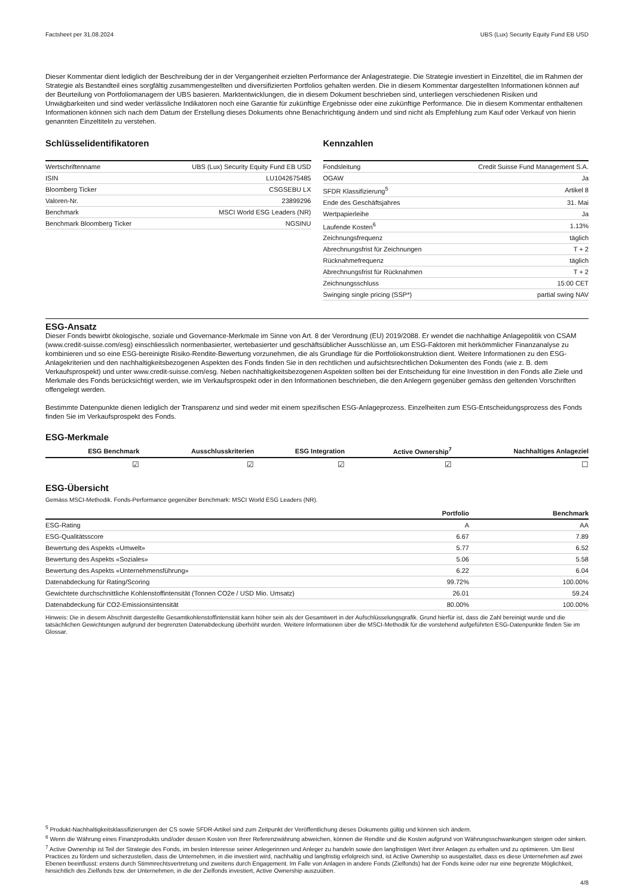Factsheet per 31.08.2024 UBS (Lux) Security Equity Fund EB USD
Dieser Kommentar dient lediglich der Beschreibung der in der Vergangenheit erzielten Performance der Anlagestrategie. Die Strategie investiert in Einzeltitel, die im Rahmen der Strategie als Bestandteil eines sorgfältig zusammengestellten und diversifizierten Portfolios gehalten werden. Die in diesem Kommentar dargestellten Informationen können auf der Beurteilung von Portfoliomanagern der UBS basieren. Marktentwicklungen, die in diesem Dokument beschrieben sind, unterliegen verschiedenen Risiken und Unwägbarkeiten und sind weder verlässliche Indikatoren noch eine Garantie für zukünftige Ergebnisse oder eine zukünftige Performance. Die in diesem Kommentar enthaltenen Informationen können sich nach dem Datum der Erstellung dieses Dokuments ohne Benachrichtigung ändern und sind nicht als Empfehlung zum Kauf oder Verkauf von hierin genannten Einzeltiteln zu verstehen.
Schlüsselidentifikatoren
| Wertschriftenname | UBS (Lux) Security Equity Fund EB USD |
| ISIN | LU1042675485 |
| Bloomberg Ticker | CSGSEBU LX |
| Valoren-Nr. | 23899296 |
| Benchmark | MSCI World ESG Leaders (NR) |
| Benchmark Bloomberg Ticker | NGSINU |
Kennzahlen
| Fondsleitung | Credit Suisse Fund Management S.A. |
| OGAW | Ja |
| SFDR Klassifizierung<sup>5</sup> | Artikel 8 |
| Ende des Geschäftsjahres | 31. Mai |
| Wertpapierleihe | Ja |
| Laufende Kosten<sup>6</sup> | 1.13% |
| Zeichnungsfrequenz | täglich |
| Abrechnungsfrist für Zeichnungen | T + 2 |
| Rücknahmefrequenz | täglich |
| Abrechnungsfrist für Rücknahmen | T + 2 |
| Zeichnungsschluss | 15:00 CET |
| Swinging single pricing (SSP*) | partial swing NAV |
ESG-Ansatz
Dieser Fonds bewirbt ökologische, soziale und Governance-Merkmale im Sinne von Art. 8 der Verordnung (EU) 2019/2088. Er wendet die nachhaltige Anlagepolitik von CSAM (www.credit-suisse.com/esg) einschliesslich normenbasierter, wertebasierter und geschäftsüblicher Ausschlüsse an, um ESG-Faktoren mit herkömmlicher Finanzanalyse zu kombinieren und so eine ESG-bereinigte Risiko-Rendite-Bewertung vorzunehmen, die als Grundlage für die Portfoliokonstruktion dient. Weitere Informationen zu den ESG-Anlagekriterien und den nachhaltigkeitsbezogenen Aspekten des Fonds finden Sie in den rechtlichen und aufsichtsrechtlichen Dokumenten des Fonds (wie z. B. dem Verkaufsprospekt) und unter www.credit-suisse.com/esg. Neben nachhaltigkeitsbezogenen Aspekten sollten bei der Entscheidung für eine Investition in den Fonds alle Ziele und Merkmale des Fonds berücksichtigt werden, wie im Verkaufsprospekt oder in den Informationen beschrieben, die den Anlegern gegenüber gemäss den geltenden Vorschriften offengelegt werden.
Bestimmte Datenpunkte dienen lediglich der Transparenz und sind weder mit einem spezifischen ESG-Anlageprozess. Einzelheiten zum ESG-Entscheidungsprozess des Fonds finden Sie im Verkaufsprospekt des Fonds.
ESG-Merkmale
| ESG Benchmark | Ausschlusskriterien | ESG Integration | Active Ownership<sup>7</sup> | Nachhaltiges Anlageziel |
| --- | --- | --- | --- | --- |
| ☑ | ☑ | ☑ | ☑ | ☐ |
ESG-Übersicht
Gemäss MSCI-Methodik. Fonds-Performance gegenüber Benchmark: MSCI World ESG Leaders (NR).
| | Portfolio | Benchmark |
| --- | --- | --- |
| ESG-Rating | A | AA |
| ESG-Qualitätsscore | 6.67 | 7.89 |
| Bewertung des Aspekts «Umwelt» | 5.77 | 6.52 |
| Bewertung des Aspekts «Soziales» | 5.06 | 5.58 |
| Bewertung des Aspekts «Unternehmensführung» | 6.22 | 6.04 |
| Datenabdeckung für Rating/Scoring | 99.72% | 100.00% |
| Gewichtete durchschnittliche Kohlenstoffintensität (Tonnen CO2e / USD Mio. Umsatz) | 26.01 | 59.24 |
| Datenabdeckung für CO2-Emissionsintensität | 80.00% | 100.00% |
Hinweis: Die in diesem Abschnitt dargestellte Gesamtkohlenstoffintensität kann höher sein als der Gesamtwert in der Aufschlüsselungsgrafik. Grund hierfür ist, dass die Zahl bereinigt wurde und die tatsächlichen Gewichtungen aufgrund der begrenzten Datenabdeckung überhöht wurden. Weitere Informationen über die MSCI-Methodik für die vorstehend aufgeführten ESG-Datenpunkte finden Sie im Glossar.
<sup>5</sup> Produkt-Nachhaltigkeitsklassifizierungen der CS sowie SFDR-Artikel sind zum Zeitpunkt der Veröffentlichung dieses Dokuments gültig und können sich ändern.
<sup>6</sup> Wenn die Währung eines Finanzprodukts und/oder dessen Kosten von Ihrer Referenzwährung abweichen, können die Rendite und die Kosten aufgrund von Währungsschwankungen steigen oder sinken.
<sup>7</sup> Active Ownership ist Teil der Strategie des Fonds, im besten Interesse seiner Anlegerinnen und Anleger zu handeln sowie den langfristigen Wert ihrer Anlagen zu erhalten und zu optimieren. Um Best Practices zu fördern und sicherzustellen, dass die Unternehmen, in die investiert wird, nachhaltig und langfristig erfolgreich sind, ist Active Ownership so ausgestaltet, dass es diese Unternehmen auf zwei Ebenen beeinflusst: erstens durch Stimmrechtsvertretung und zweitens durch Engagement. Im Falle von Anlagen in andere Fonds (Zielfonds) hat der Fonds keine oder nur eine begrenzte Möglichkeit, hinsichtlich des Zielfonds bzw. der Unternehmen, in die der Zielfonds investiert, Active Ownership auszuüben.
4/8